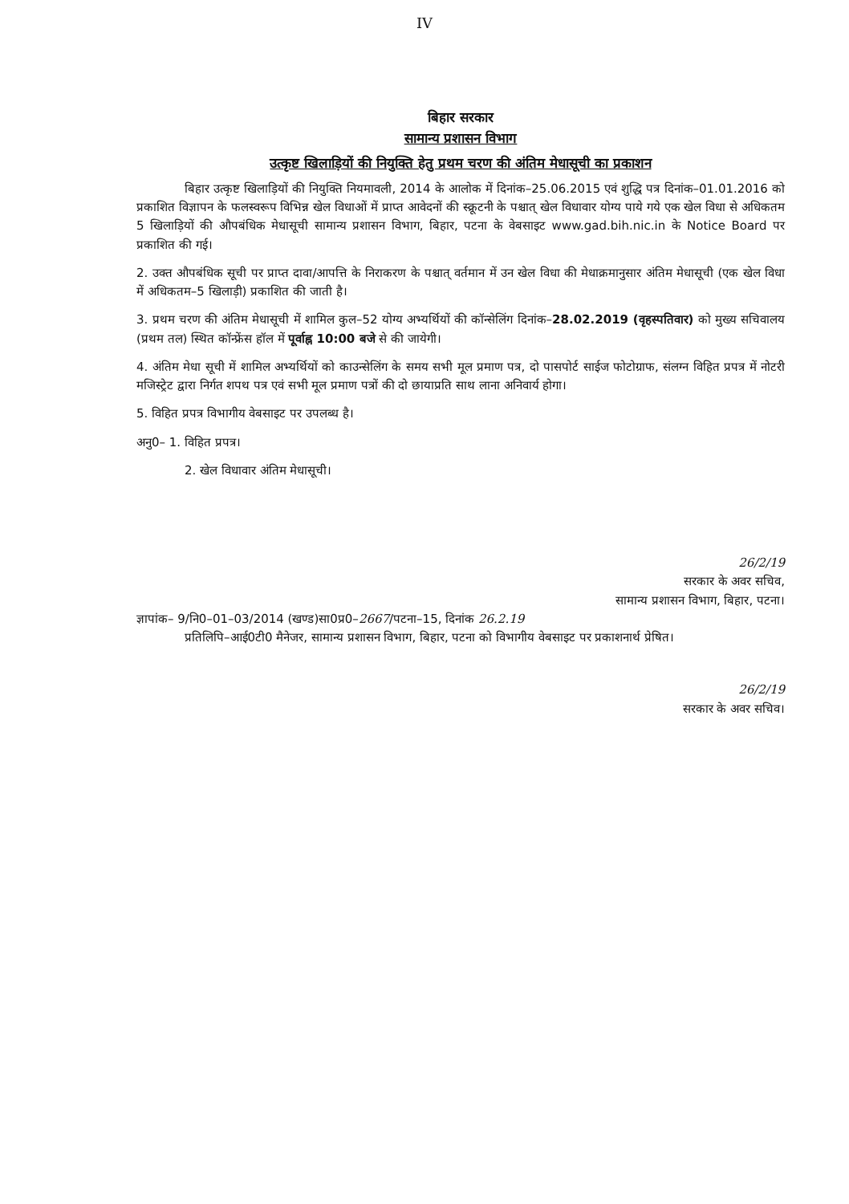IV
बिहार सरकार
सामान्य प्रशासन विभाग
उत्कृष्ट खिलाड़ियों की नियुक्ति हेतु प्रथम चरण की अंतिम मेधासूची का प्रकाशन
बिहार उत्कृष्ट खिलाड़ियों की नियुक्ति नियमावली, 2014 के आलोक में दिनांक–25.06.2015 एवं शुद्धि पत्र दिनांक–01.01.2016 को प्रकाशित विज्ञापन के फलस्वरूप विभिन्न खेल विधाओं में प्राप्त आवेदनों की स्क्रूटनी के पश्चात् खेल विधावार योग्य पाये गये एक खेल विधा से अधिकतम 5 खिलाड़ियों की औपबंधिक मेधासूची सामान्य प्रशासन विभाग, बिहार, पटना के वेबसाइट www.gad.bih.nic.in के Notice Board पर प्रकाशित की गई।
2. उक्त औपबंधिक सूची पर प्राप्त दावा/आपत्ति के निराकरण के पश्चात् वर्तमान में उन खेल विधा की मेधाक्रमानुसार अंतिम मेधासूची (एक खेल विधा में अधिकतम–5 खिलाड़ी) प्रकाशित की जाती है।
3. प्रथम चरण की अंतिम मेधासूची में शामिल कुल–52 योग्य अभ्यर्थियों की कॉन्सेलिंग दिनांक–28.02.2019 (वृहस्पतिवार) को मुख्य सचिवालय (प्रथम तल) स्थित कॉन्फ्रेंस हॉल में पूर्वाह्न 10:00 बजे से की जायेगी।
4. अंतिम मेधा सूची में शामिल अभ्यर्थियों को काउन्सेलिंग के समय सभी मूल प्रमाण पत्र, दो पासपोर्ट साईज फोटोग्राफ, संलग्न विहित प्रपत्र में नोटरी मजिस्ट्रेट द्वारा निर्गत शपथ पत्र एवं सभी मूल प्रमाण पत्रों की दो छायाप्रति साथ लाना अनिवार्य होगा।
5. विहित प्रपत्र विभागीय वेबसाइट पर उपलब्ध है।
अनु0– 1. विहित प्रपत्र।
2. खेल विधावार अंतिम मेधासूची।
26/2/19
सरकार के अवर सचिव,
सामान्य प्रशासन विभाग, बिहार, पटना।
ज्ञापांक– 9/नि0–01–03/2014 (खण्ड)सा0प्र0–2667/पटना–15, दिनांक 26.2.19
प्रतिलिपि–आई0टी0 मैनेजर, सामान्य प्रशासन विभाग, बिहार, पटना को विभागीय वेबसाइट पर प्रकाशनार्थ प्रेषित।
26/2/19
सरकार के अवर सचिव।